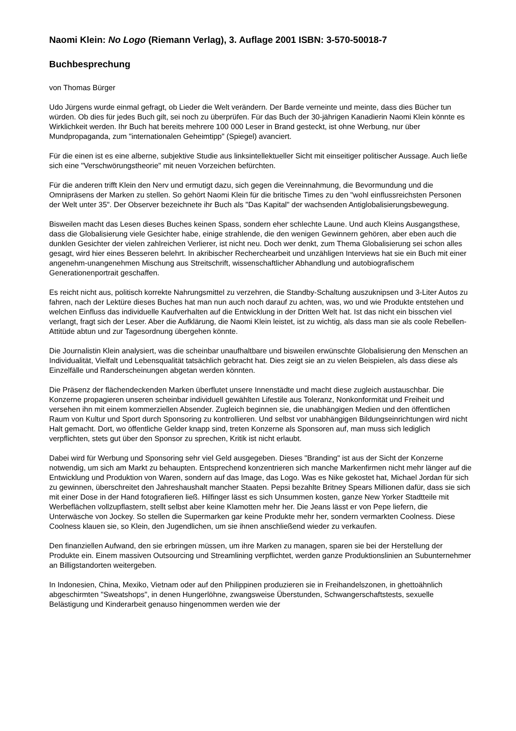Naomi Klein: No Logo (Riemann Verlag), 3. Auflage 2001 ISBN: 3-570-50018-7
Buchbesprechung
von Thomas Bürger
Udo Jürgens wurde einmal gefragt, ob Lieder die Welt verändern. Der Barde verneinte und meinte, dass dies Bücher tun würden. Ob dies für jedes Buch gilt, sei noch zu überprüfen. Für das Buch der 30-jährigen Kanadierin Naomi Klein könnte es Wirklichkeit werden. Ihr Buch hat bereits mehrere 100 000 Leser in Brand gesteckt, ist ohne Werbung, nur über Mundpropaganda, zum "internationalen Geheimtipp" (Spiegel) avanciert.
Für die einen ist es eine alberne, subjektive Studie aus linksintellektueller Sicht mit einseitiger politischer Aussage. Auch ließe sich eine "Verschwörungstheorie" mit neuen Vorzeichen befürchten.
Für die anderen trifft Klein den Nerv und ermutigt dazu, sich gegen die Vereinnahmung, die Bevormundung und die Omnipräsens der Marken zu stellen. So gehört Naomi Klein für die britische Times zu den "wohl einflussreichsten Personen der Welt unter 35". Der Observer bezeichnete ihr Buch als "Das Kapital" der wachsenden Antiglobalisierungsbewegung.
Bisweilen macht das Lesen dieses Buches keinen Spass, sondern eher schlechte Laune. Und auch Kleins Ausgangsthese, dass die Globalisierung viele Gesichter habe, einige strahlende, die den wenigen Gewinnern gehören, aber eben auch die dunklen Gesichter der vielen zahlreichen Verlierer, ist nicht neu. Doch wer denkt, zum Thema Globalisierung sei schon alles gesagt, wird hier eines Besseren belehrt. In akribischer Recherchearbeit und unzähligen Interviews hat sie ein Buch mit einer angenehm-unangenehmen Mischung aus Streitschrift, wissenschaftlicher Abhandlung und autobiografischem Generationenportrait geschaffen.
Es reicht nicht aus, politisch korrekte Nahrungsmittel zu verzehren, die Standby-Schaltung auszuknipsen und 3-Liter Autos zu fahren, nach der Lektüre dieses Buches hat man nun auch noch darauf zu achten, was, wo und wie Produkte entstehen und welchen Einfluss das individuelle Kaufverhalten auf die Entwicklung in der Dritten Welt hat. Ist das nicht ein bisschen viel verlangt, fragt sich der Leser. Aber die Aufklärung, die Naomi Klein leistet, ist zu wichtig, als dass man sie als coole Rebellen-Attitüde abtun und zur Tagesordnung übergehen könnte.
Die Journalistin Klein analysiert, was die scheinbar unaufhaltbare und bisweilen erwünschte Globalisierung den Menschen an Individualität, Vielfalt und Lebensqualität tatsächlich gebracht hat. Dies zeigt sie an zu vielen Beispielen, als dass diese als Einzelfälle und Randerscheinungen abgetan werden könnten.
Die Präsenz der flächendeckenden Marken überflutet unsere Innenstädte und macht diese zugleich austauschbar. Die Konzerne propagieren unseren scheinbar individuell gewählten Lifestile aus Toleranz, Nonkonformität und Freiheit und versehen ihn mit einem kommerziellen Absender. Zugleich beginnen sie, die unabhängigen Medien und den öffentlichen Raum von Kultur und Sport durch Sponsoring zu kontrollieren. Und selbst vor unabhängigen Bildungseinrichtungen wird nicht Halt gemacht. Dort, wo öffentliche Gelder knapp sind, treten Konzerne als Sponsoren auf, man muss sich lediglich verpflichten, stets gut über den Sponsor zu sprechen, Kritik ist nicht erlaubt.
Dabei wird für Werbung und Sponsoring sehr viel Geld ausgegeben. Dieses "Branding" ist aus der Sicht der Konzerne notwendig, um sich am Markt zu behaupten. Entsprechend konzentrieren sich manche Markenfirmen nicht mehr länger auf die Entwicklung und Produktion von Waren, sondern auf das Image, das Logo. Was es Nike gekostet hat, Michael Jordan für sich zu gewinnen, überschreitet den Jahreshaushalt mancher Staaten. Pepsi bezahlte Britney Spears Millionen dafür, dass sie sich mit einer Dose in der Hand fotografieren ließ. Hilfinger lässt es sich Unsummen kosten, ganze New Yorker Stadtteile mit Werbeflächen vollzupflastern, stellt selbst aber keine Klamotten mehr her. Die Jeans lässt er von Pepe liefern, die Unterwäsche von Jockey. So stellen die Supermarken gar keine Produkte mehr her, sondern vermarkten Coolness. Diese Coolness klauen sie, so Klein, den Jugendlichen, um sie ihnen anschließend wieder zu verkaufen.
Den finanziellen Aufwand, den sie erbringen müssen, um ihre Marken zu managen, sparen sie bei der Herstellung der Produkte ein. Einem massiven Outsourcing und Streamlining verpflichtet, werden ganze Produktionslinien an Subunternehmer an Billigstandorten weitergeben.
In Indonesien, China, Mexiko, Vietnam oder auf den Philippinen produzieren sie in Freihandelszonen, in ghettoähnlich abgeschirmten "Sweatshops", in denen Hungerlöhne, zwangsweise Überstunden, Schwangerschaftstests, sexuelle Belästigung und Kinderarbeit genauso hingenommen werden wie der